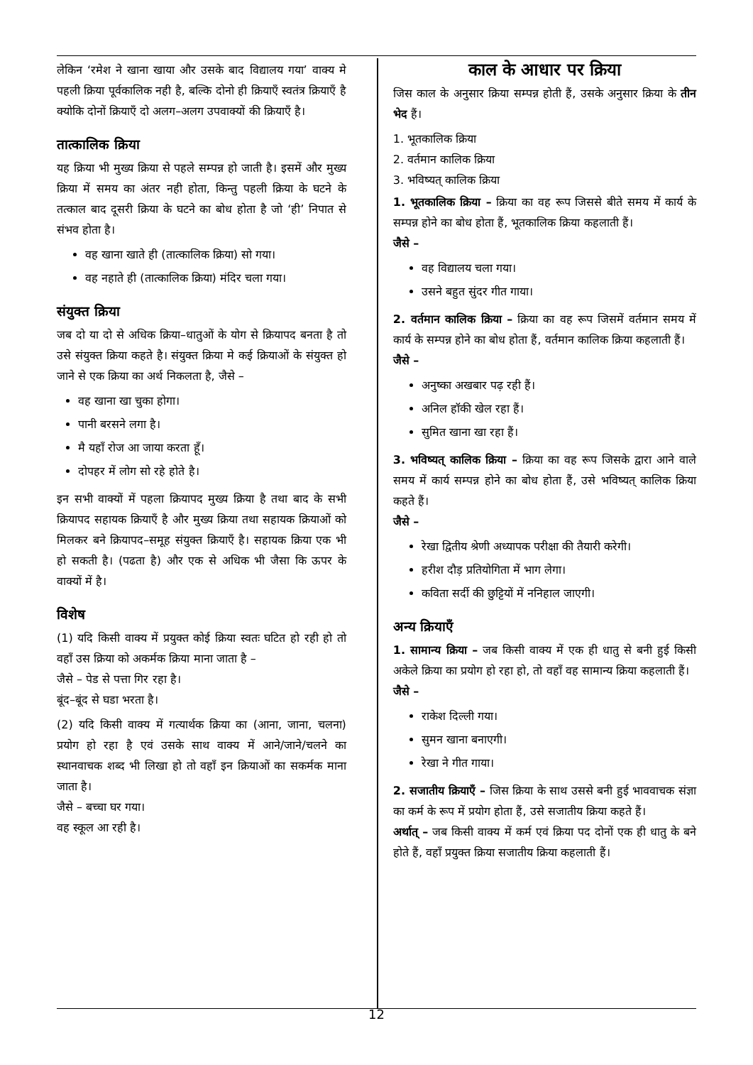लेकिन ‘रमेश ने खाना खाया और उसके बाद विद्यालय गया’ वाक्य मे पहली क्रिया पूर्वकालिक नही है, बल्कि दोनो ही क्रियाएँ स्वतंत्र क्रियाएँ है क्योकि दोनों क्रियाएँ दो अलग–अलग उपवाक्यों की क्रियाएँ है।
तात्कालिक क्रिया
यह क्रिया भी मुख्य क्रिया से पहले सम्पन्न हो जाती है। इसमें और मुख्य क्रिया में समय का अंतर नही होता, किन्तु पहली क्रिया के घटने के तत्काल बाद दूसरी क्रिया के घटने का बोध होता है जो ‘ही’ निपात से संभव होता है।
वह खाना खाते ही (तात्कालिक क्रिया) सो गया।
वह नहाते ही (तात्कालिक क्रिया) मंदिर चला गया।
संयुक्त क्रिया
जब दो या दो से अधिक क्रिया–धातुओं के योग से क्रियापद बनता है तो उसे संयुक्त क्रिया कहते है। संयुक्त क्रिया मे कई क्रियाओं के संयुक्त हो जाने से एक क्रिया का अर्थ निकलता है, जैसे –
वह खाना खा चुका होगा।
पानी बरसने लगा है।
मै यहाँ रोज आ जाया करता हूँ।
दोपहर में लोग सो रहे होते है।
इन सभी वाक्यों में पहला क्रियापद मुख्य क्रिया है तथा बाद के सभी क्रियापद सहायक क्रियाएँ है और मुख्य क्रिया तथा सहायक क्रियाओं को मिलकर बने क्रियापद–समूह संयुक्त क्रियाएँ है। सहायक क्रिया एक भी हो सकती है। (पढता है) और एक से अधिक भी जैसा कि ऊपर के वाक्यों में है।
विशेष
(1) यदि किसी वाक्य में प्रयुक्त कोई क्रिया स्वतः घटित हो रही हो तो वहाँ उस क्रिया को अकर्मक क्रिया माना जाता है –
जैसे – पेड से पत्ता गिर रहा है।
बूंद–बूंद से घडा भरता है।
(2) यदि किसी वाक्य में गत्यार्थक क्रिया का (आना, जाना, चलना) प्रयोग हो रहा है एवं उसके साथ वाक्य में आने/जाने/चलने का स्थानवाचक शब्द भी लिखा हो तो वहाँ इन क्रियाओं का सकर्मक माना जाता है।
जैसे – बच्चा घर गया।
वह स्कूल आ रही है।
काल के आधार पर क्रिया
जिस काल के अनुसार क्रिया सम्पन्न होती हैं, उसके अनुसार क्रिया के तीन भेद हैं।
1. भूतकालिक क्रिया
2. वर्तमान कालिक क्रिया
3. भविष्यत् कालिक क्रिया
1. भूतकालिक क्रिया – क्रिया का वह रूप जिससे बीते समय में कार्य के सम्पन्न होने का बोध होता हैं, भूतकालिक क्रिया कहलाती हैं।
जैसे –
वह विद्यालय चला गया।
उसने बहुत सुंदर गीत गाया।
2. वर्तमान कालिक क्रिया – क्रिया का वह रूप जिसमें वर्तमान समय में कार्य के सम्पन्न होने का बोध होता हैं, वर्तमान कालिक क्रिया कहलाती हैं।
जैसे –
अनुष्का अखबार पढ़ रही हैं।
अनिल हॉकी खेल रहा हैं।
सुमित खाना खा रहा हैं।
3. भविष्यत् कालिक क्रिया – क्रिया का वह रूप जिसके द्वारा आने वाले समय में कार्य सम्पन्न होने का बोध होता हैं, उसे भविष्यत् कालिक क्रिया कहते हैं।
जैसे –
रेखा द्वितीय श्रेणी अध्यापक परीक्षा की तैयारी करेगी।
हरीश दौड़ प्रतियोगिता में भाग लेगा।
कविता सर्दी की छुट्टियों में ननिहाल जाएगी।
अन्य क्रियाएँ
1. सामान्य क्रिया – जब किसी वाक्य में एक ही धातु से बनी हुई किसी अकेले क्रिया का प्रयोग हो रहा हो, तो वहाँ वह सामान्य क्रिया कहलाती हैं।
जैसे –
राकेश दिल्ली गया।
सुमन खाना बनाएगी।
रेखा ने गीत गाया।
2. सजातीय क्रियाएँ – जिस क्रिया के साथ उससे बनी हुई भाववाचक संज्ञा का कर्म के रूप में प्रयोग होता हैं, उसे सजातीय क्रिया कहते हैं।
अर्थात् – जब किसी वाक्य में कर्म एवं क्रिया पद दोनों एक ही धातु के बने होते हैं, वहाँ प्रयुक्त क्रिया सजातीय क्रिया कहलाती हैं।
12